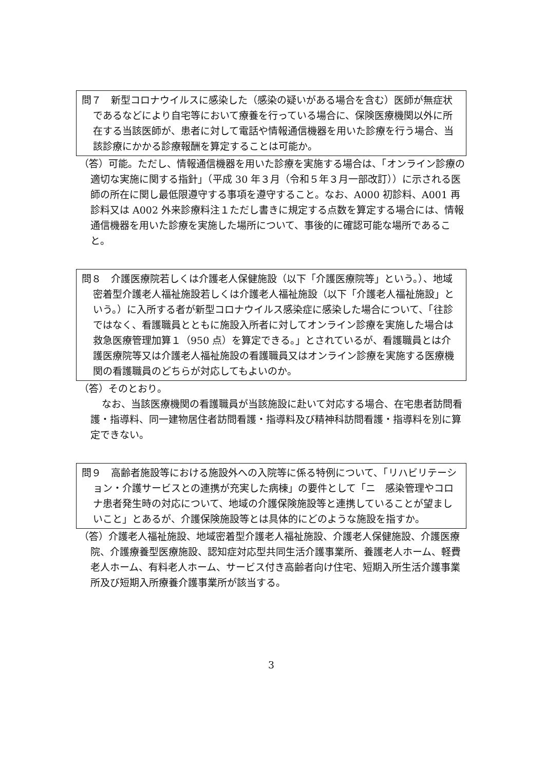問７　新型コロナウイルスに感染した（感染の疑いがある場合を含む）医師が無症状であるなどにより自宅等において療養を行っている場合に、保険医療機関以外に所在する当該医師が、患者に対して電話や情報通信機器を用いた診療を行う場合、当該診療にかかる診療報酬を算定することは可能か。
（答）可能。ただし、情報通信機器を用いた診療を実施する場合は、「オンライン診療の適切な実施に関する指針」（平成 30 年３月（令和５年３月一部改訂））に示される医師の所在に関し最低限遵守する事項を遵守すること。なお、A000 初診料、A001 再診料又は A002 外来診療料注１ただし書きに規定する点数を算定する場合には、情報通信機器を用いた診療を実施した場所について、事後的に確認可能な場所であること。
問８　介護医療院若しくは介護老人保健施設（以下「介護医療院等」という。）、地域密着型介護老人福祉施設若しくは介護老人福祉施設（以下「介護老人福祉施設」という。）に入所する者が新型コロナウイルス感染症に感染した場合について、「往診ではなく、看護職員とともに施設入所者に対してオンライン診療を実施した場合は救急医療管理加算１（950 点）を算定できる。」とされているが、看護職員とは介護医療院等又は介護老人福祉施設の看護職員又はオンライン診療を実施する医療機関の看護職員のどちらが対応してもよいのか。
（答）そのとおり。
なお、当該医療機関の看護職員が当該施設に赴いて対応する場合、在宅患者訪問看護・指導料、同一建物居住者訪問看護・指導料及び精神科訪問看護・指導料を別に算定できない。
問９　高齢者施設等における施設外への入院等に係る特例について、「リハビリテーション・介護サービスとの連携が充実した病棟」の要件として「ニ　感染管理やコロナ患者発生時の対応について、地域の介護保険施設等と連携していることが望ましいこと」とあるが、介護保険施設等とは具体的にどのような施設を指すか。
（答）介護老人福祉施設、地域密着型介護老人福祉施設、介護老人保健施設、介護医療院、介護療養型医療施設、認知症対応型共同生活介護事業所、養護老人ホーム、軽費老人ホーム、有料老人ホーム、サービス付き高齢者向け住宅、短期入所生活介護事業所及び短期入所療養介護事業所が該当する。
3